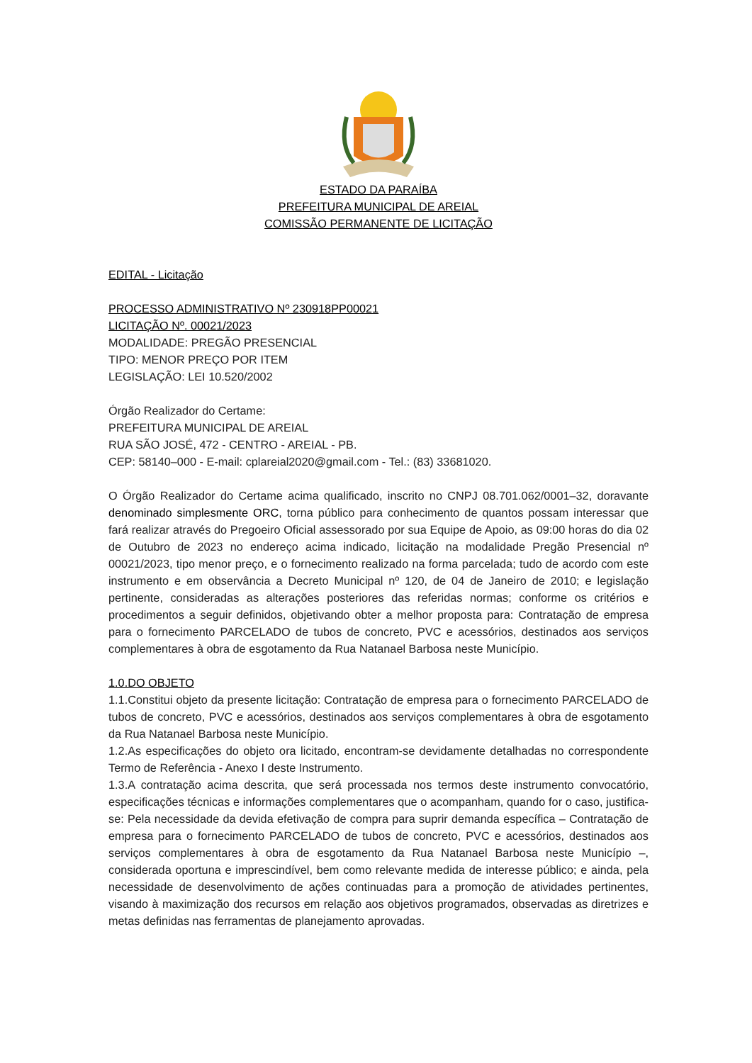ESTADO DA PARAÍBA
PREFEITURA MUNICIPAL DE AREIAL
COMISSÃO PERMANENTE DE LICITAÇÃO
EDITAL - Licitação
PROCESSO ADMINISTRATIVO Nº 230918PP00021
LICITAÇÃO Nº. 00021/2023
MODALIDADE: PREGÃO PRESENCIAL
TIPO: MENOR PREÇO POR ITEM
LEGISLAÇÃO: LEI 10.520/2002
Órgão Realizador do Certame:
PREFEITURA MUNICIPAL DE AREIAL
RUA SÃO JOSÉ, 472 - CENTRO - AREIAL - PB.
CEP: 58140–000 - E-mail: cplareial2020@gmail.com - Tel.: (83) 33681020.
O Órgão Realizador do Certame acima qualificado, inscrito no CNPJ 08.701.062/0001–32, doravante denominado simplesmente ORC, torna público para conhecimento de quantos possam interessar que fará realizar através do Pregoeiro Oficial assessorado por sua Equipe de Apoio, as 09:00 horas do dia 02 de Outubro de 2023 no endereço acima indicado, licitação na modalidade Pregão Presencial nº 00021/2023, tipo menor preço, e o fornecimento realizado na forma parcelada; tudo de acordo com este instrumento e em observância a Decreto Municipal nº 120, de 04 de Janeiro de 2010; e legislação pertinente, consideradas as alterações posteriores das referidas normas; conforme os critérios e procedimentos a seguir definidos, objetivando obter a melhor proposta para: Contratação de empresa para o fornecimento PARCELADO de tubos de concreto, PVC e acessórios, destinados aos serviços complementares à obra de esgotamento da Rua Natanael Barbosa neste Município.
1.0.DO OBJETO
1.1.Constitui objeto da presente licitação: Contratação de empresa para o fornecimento PARCELADO de tubos de concreto, PVC e acessórios, destinados aos serviços complementares à obra de esgotamento da Rua Natanael Barbosa neste Município.
1.2.As especificações do objeto ora licitado, encontram-se devidamente detalhadas no correspondente Termo de Referência - Anexo I deste Instrumento.
1.3.A contratação acima descrita, que será processada nos termos deste instrumento convocatório, especificações técnicas e informações complementares que o acompanham, quando for o caso, justifica-se: Pela necessidade da devida efetivação de compra para suprir demanda específica – Contratação de empresa para o fornecimento PARCELADO de tubos de concreto, PVC e acessórios, destinados aos serviços complementares à obra de esgotamento da Rua Natanael Barbosa neste Município –, considerada oportuna e imprescindível, bem como relevante medida de interesse público; e ainda, pela necessidade de desenvolvimento de ações continuadas para a promoção de atividades pertinentes, visando à maximização dos recursos em relação aos objetivos programados, observadas as diretrizes e metas definidas nas ferramentas de planejamento aprovadas.